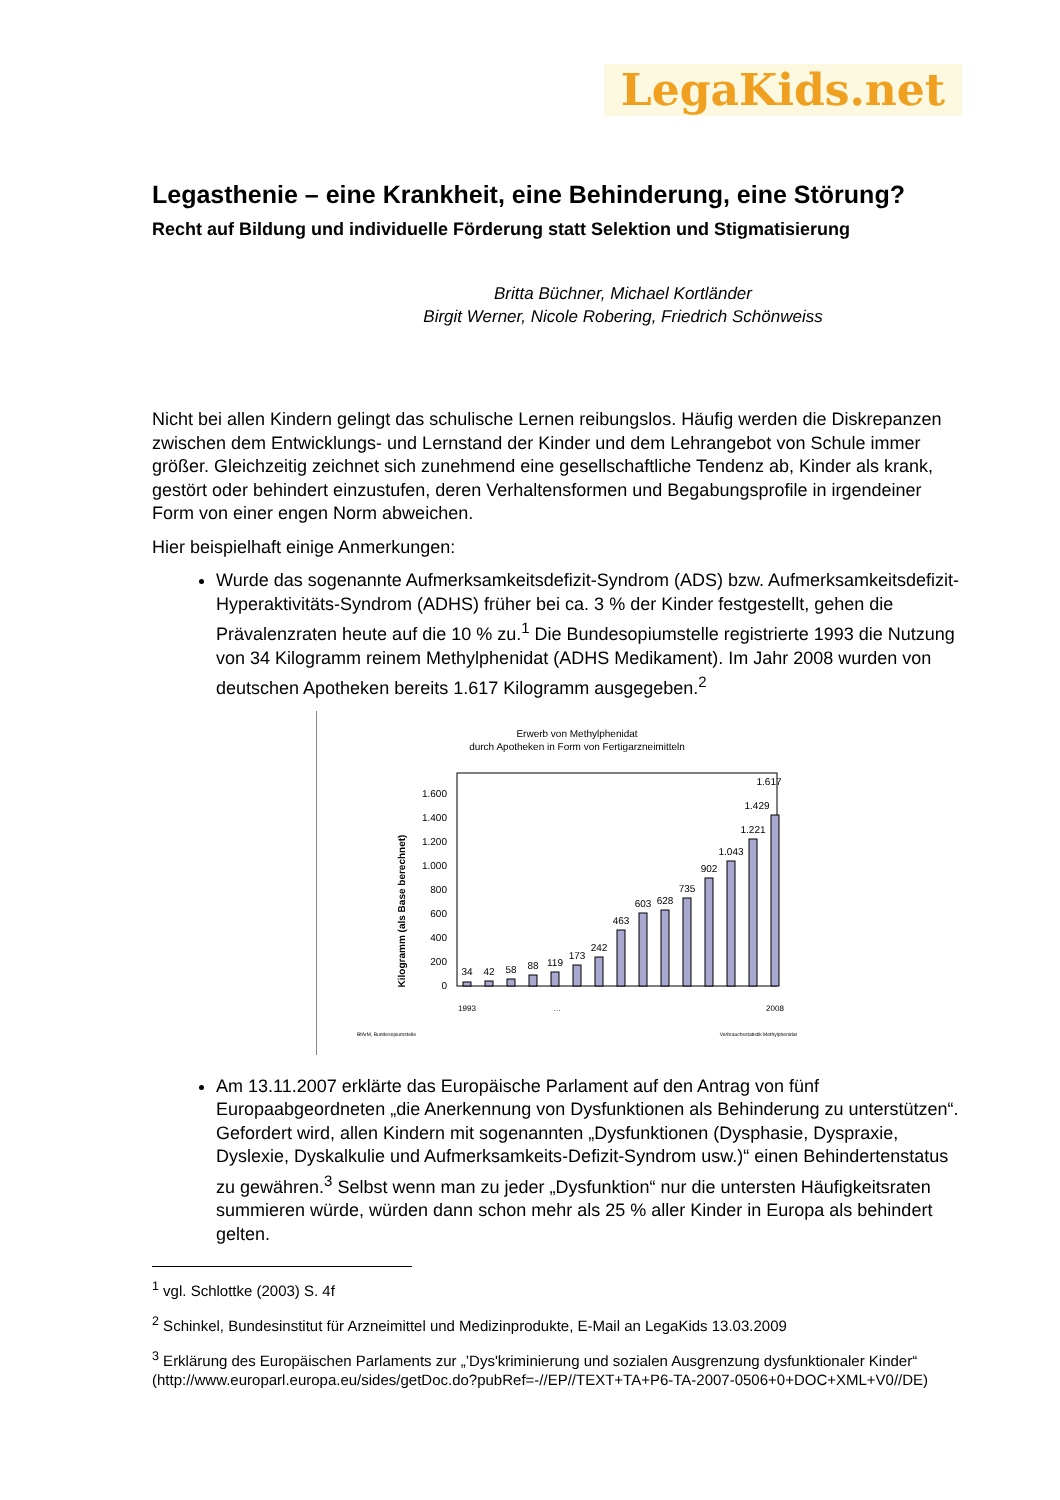LegaKids.net
Legasthenie – eine Krankheit, eine Behinderung, eine Störung?
Recht auf Bildung und individuelle Förderung statt Selektion und Stigmatisierung
Britta Büchner, Michael Kortländer
Birgit Werner, Nicole Robering, Friedrich Schönweiss
Nicht bei allen Kindern gelingt das schulische Lernen reibungslos. Häufig werden die Diskrepanzen zwischen dem Entwicklungs- und Lernstand der Kinder und dem Lehrangebot von Schule immer größer. Gleichzeitig zeichnet sich zunehmend eine gesellschaftliche Tendenz ab, Kinder als krank, gestört oder behindert einzustufen, deren Verhaltensformen und Begabungsprofile in irgendeiner Form von einer engen Norm abweichen.
Hier beispielhaft einige Anmerkungen:
Wurde das sogenannte Aufmerksamkeitsdefizit-Syndrom (ADS) bzw. Aufmerksamkeitsdefizit-Hyperaktivitäts-Syndrom (ADHS) früher bei ca. 3 % der Kinder festgestellt, gehen die Prävalenzraten heute auf die 10 % zu.<sup>1</sup> Die Bundesopiumstelle registrierte 1993 die Nutzung von 34 Kilogramm reinem Methylphenidat (ADHS Medikament). Im Jahr 2008 wurden von deutschen Apotheken bereits 1.617 Kilogramm ausgegeben.<sup>2</sup>
Erwerb von Methylphenidat
durch Apotheken in Form von Fertigarzneimitteln
Kilogramm (als Base berechnet)
0
200
400
600
800
1.000
1.200
1.400
1.600
34
42
58
88
119
173
242
463
603
628
735
902
1.043
1.221
1.429
1.617
1993
…
2008
BfArM, Bundesopiumstelle
Verbrauchsstatistik Methylphenidat
Am 13.11.2007 erklärte das Europäische Parlament auf den Antrag von fünf Europaabgeordneten „die Anerkennung von Dysfunktionen als Behinderung zu unterstützen“. Gefordert wird, allen Kindern mit sogenannten „Dysfunktionen (Dysphasie, Dyspraxie, Dyslexie, Dyskalkulie und Aufmerksamkeits-Defizit-Syndrom usw.)“ einen Behindertenstatus zu gewähren.<sup>3</sup> Selbst wenn man zu jeder „Dysfunktion“ nur die untersten Häufigkeitsraten summieren würde, würden dann schon mehr als 25 % aller Kinder in Europa als behindert gelten.
<sup>1</sup> vgl. Schlottke (2003) S. 4f
<sup>2</sup> Schinkel, Bundesinstitut für Arzneimittel und Medizinprodukte, E-Mail an LegaKids 13.03.2009
<sup>3</sup> Erklärung des Europäischen Parlaments zur „’Dys'kriminierung und sozialen Ausgrenzung dysfunktionaler Kinder“ (http://www.europarl.europa.eu/sides/getDoc.do?pubRef=-//EP//TEXT+TA+P6-TA-2007-0506+0+DOC+XML+V0//DE)